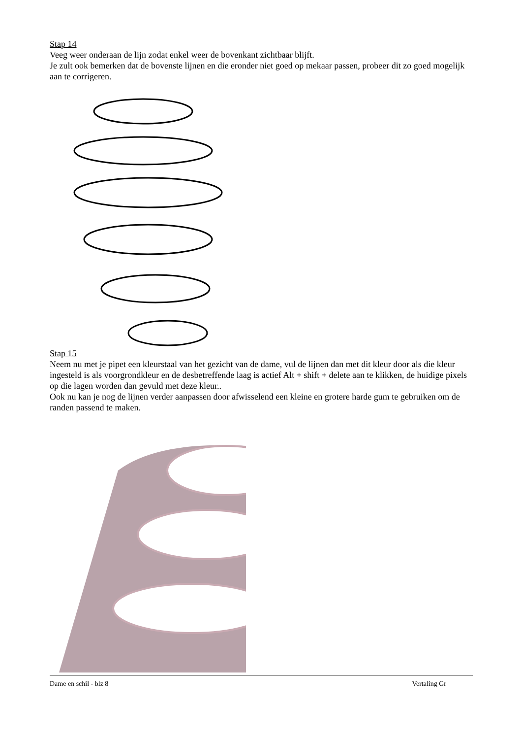Stap 14
Veeg weer onderaan de lijn zodat enkel weer de bovenkant zichtbaar blijft.
Je zult ook bemerken dat de bovenste lijnen en die eronder niet goed op mekaar passen, probeer dit zo goed mogelijk aan te corrigeren.
Stap 15
Neem nu met je pipet een kleurstaal van het gezicht van de dame, vul de lijnen dan met dit kleur door als die kleur ingesteld is als voorgrondkleur en de desbetreffende laag is actief Alt + shift + delete aan te klikken, de huidige pixels op die lagen worden dan gevuld met deze kleur..
Ook nu kan je nog de lijnen verder aanpassen door afwisselend een kleine en grotere harde gum te gebruiken om de randen passend te maken.
Dame en schil - blz 8 Vertaling Gr